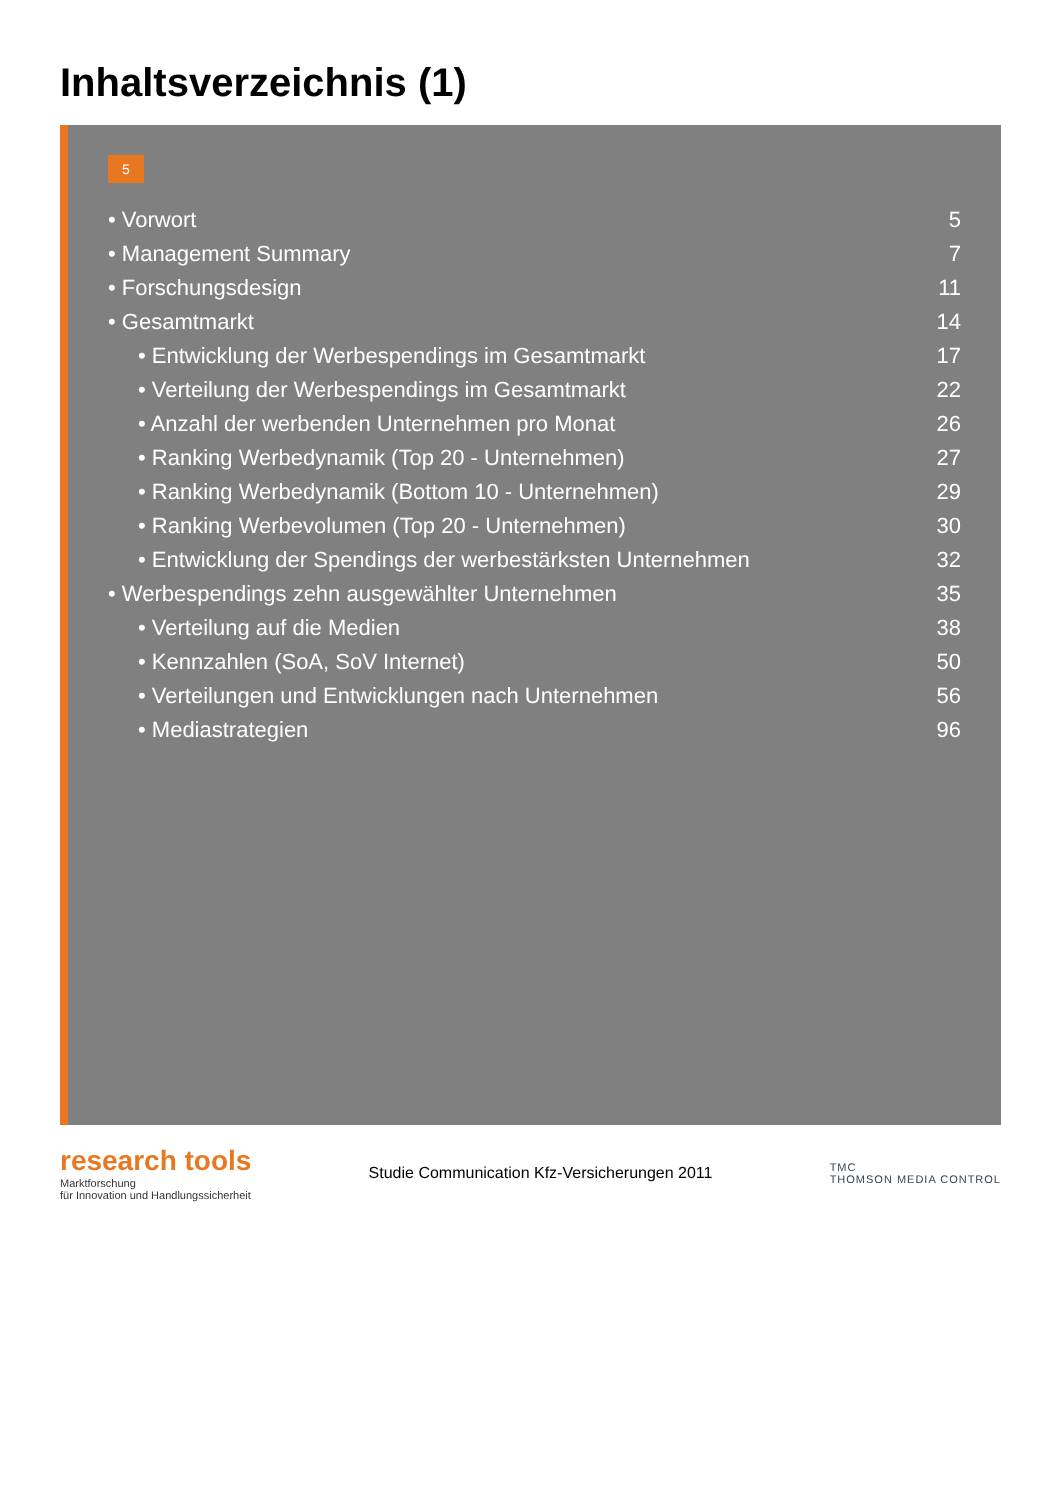Inhaltsverzeichnis (1)
5
• Vorwort 5
• Management Summary 7
• Forschungsdesign 11
• Gesamtmarkt 14
• Entwicklung der Werbespendings im Gesamtmarkt 17
• Verteilung der Werbespendings im Gesamtmarkt 22
• Anzahl der werbenden Unternehmen pro Monat 26
• Ranking Werbedynamik (Top 20 - Unternehmen) 27
• Ranking Werbedynamik (Bottom 10 - Unternehmen) 29
• Ranking Werbevolumen (Top 20 - Unternehmen) 30
• Entwicklung der Spendings der werbestärksten Unternehmen 32
• Werbespendings zehn ausgewählter Unternehmen 35
• Verteilung auf die Medien 38
• Kennzahlen (SoA, SoV Internet) 50
• Verteilungen und Entwicklungen nach Unternehmen 56
• Mediastrategien 96
research tools
Marktforschung
für Innovation und Handlungssicherheit
Studie Communication Kfz-Versicherungen 2011
TMC
THOMSON MEDIA CONTROL